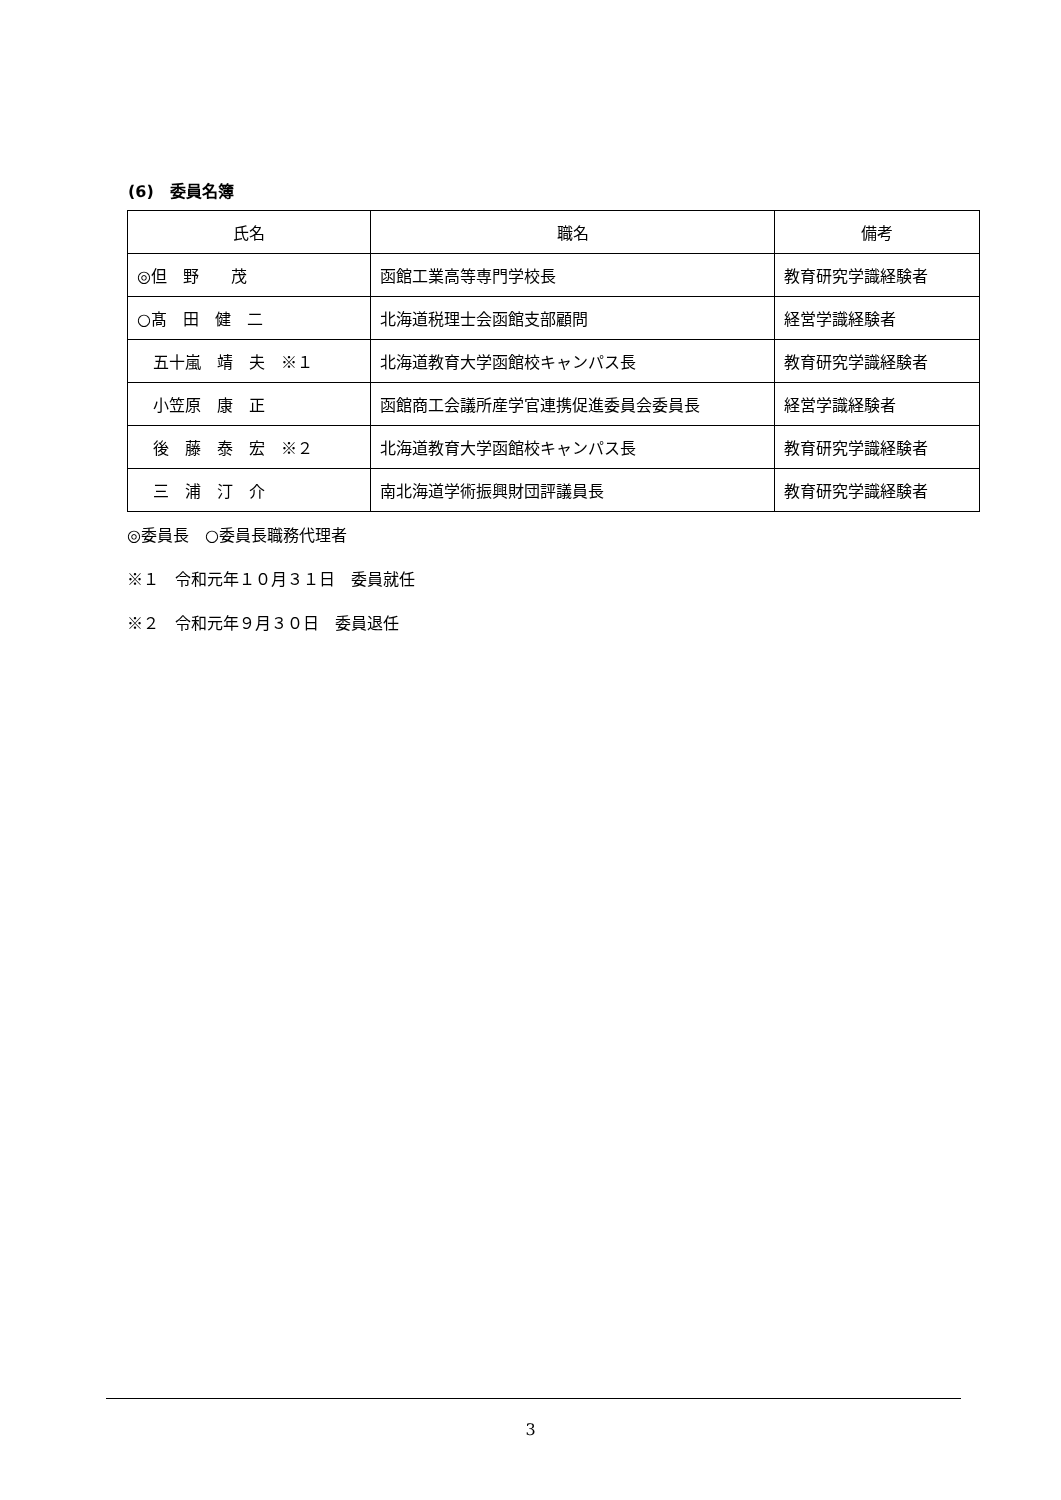(6)　委員名簿
| 氏名 | 職名 | 備考 |
| --- | --- | --- |
| ◎但 野 茂 | 函館工業高等専門学校長 | 教育研究学識経験者 |
| ○髙 田 健 二 | 北海道税理士会函館支部顧問 | 経営学識経験者 |
| 五十嵐 靖 夫 ※１ | 北海道教育大学函館校キャンパス長 | 教育研究学識経験者 |
| 小笠原 康 正 | 函館商工会議所産学官連携促進委員会委員長 | 経営学識経験者 |
| 後 藤 泰 宏 ※２ | 北海道教育大学函館校キャンパス長 | 教育研究学識経験者 |
| 三 浦 汀 介 | 南北海道学術振興財団評議員長 | 教育研究学識経験者 |
◎委員長　○委員長職務代理者
※１　令和元年１０月３１日　委員就任
※２　令和元年９月３０日　委員退任
3